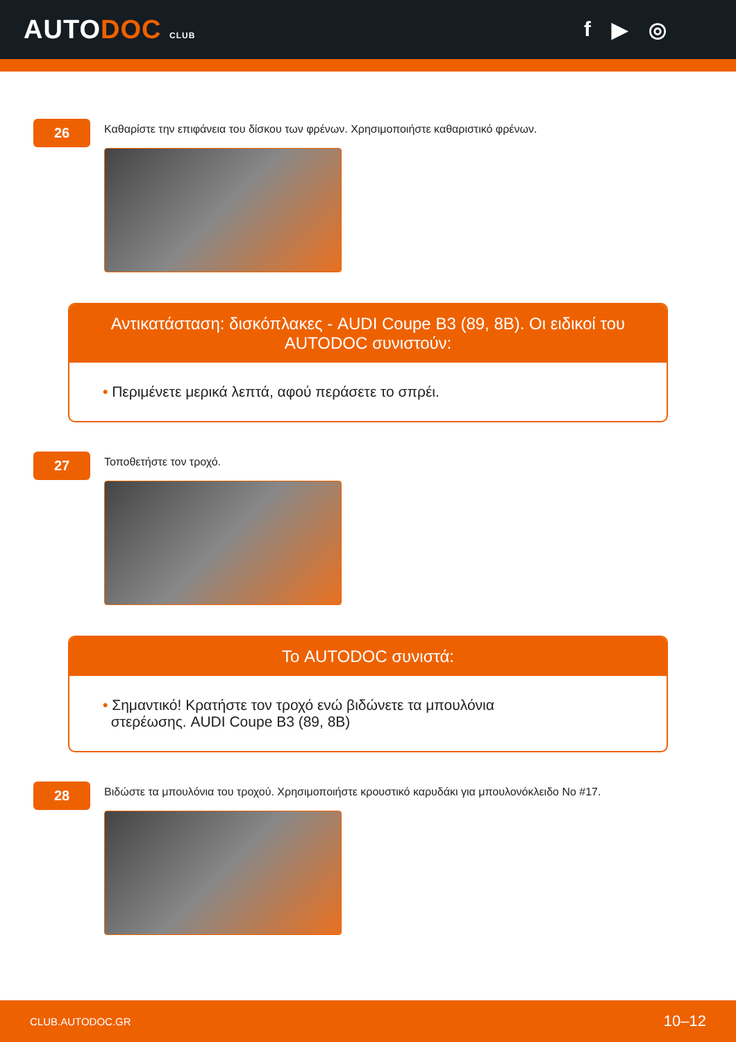AUTODOC CLUB
f ▶ ◎
26
Καθαρίστε την επιφάνεια του δίσκου των φρένων. Χρησιμοποιήστε καθαριστικό φρένων.
Αντικατάσταση: δισκόπλακες - AUDI Coupe B3 (89, 8B). Οι ειδικοί του AUTODOC συνιστούν:
• Περιμένετε μερικά λεπτά, αφού περάσετε το σπρέι.
27
Τοποθετήστε τον τροχό.
Το AUTODOC συνιστά:
• Σημαντικό! Κρατήστε τον τροχό ενώ βιδώνετε τα μπουλόνια
στερέωσης. AUDI Coupe B3 (89, 8B)
28
Βιδώστε τα μπουλόνια του τροχού. Χρησιμοποιήστε κρουστικό καρυδάκι για μπουλονόκλειδο No #17.
CLUB.AUTODOC.GR 10–12